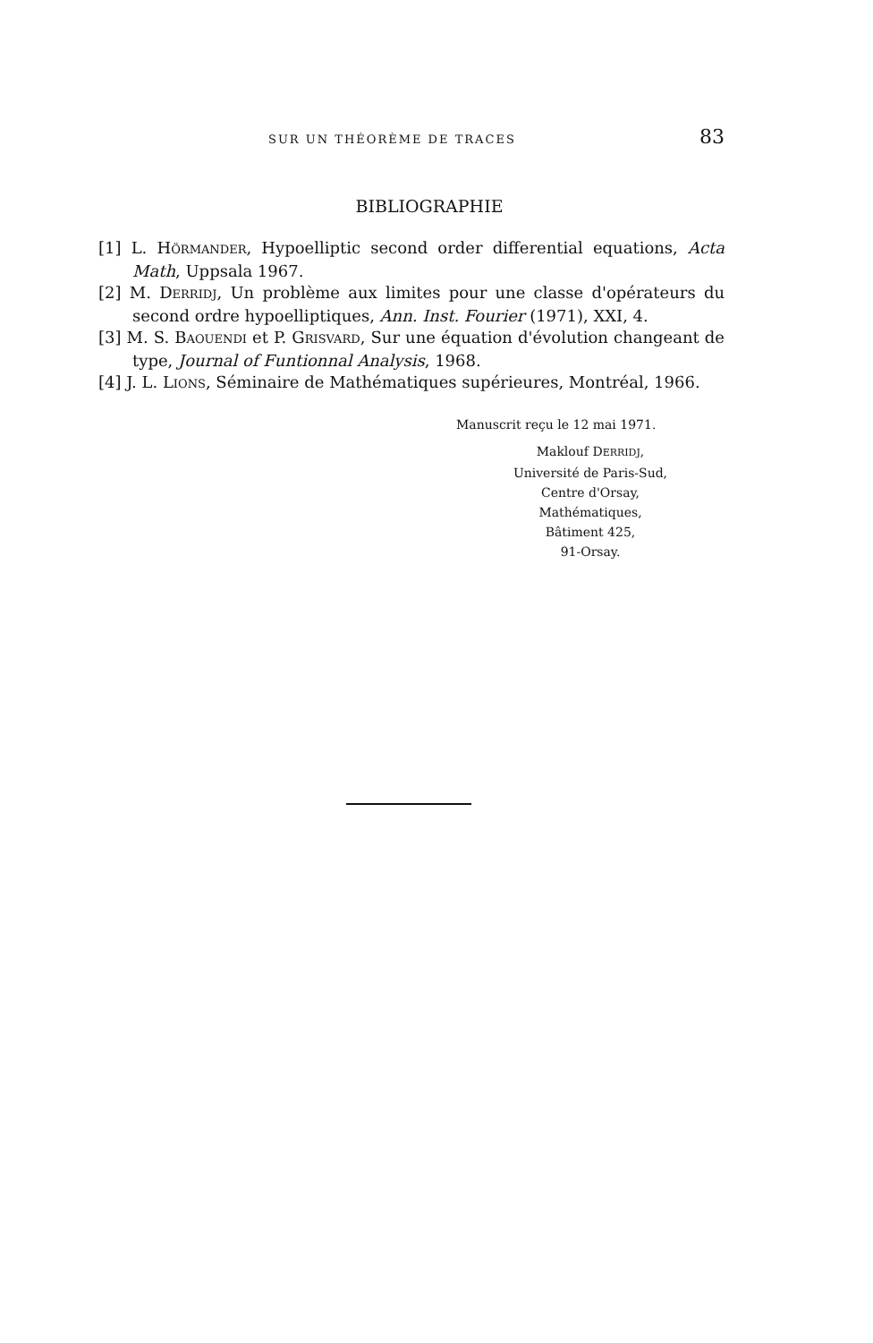SUR UN THÉORÈME DE TRACES 83
BIBLIOGRAPHIE
[1] L. HÖRMANDER, Hypoelliptic second order differential equations, Acta Math, Uppsala 1967.
[2] M. DERRIDJ, Un problème aux limites pour une classe d'opérateurs du second ordre hypoelliptiques, Ann. Inst. Fourier (1971), XXI, 4.
[3] M. S. BAOUENDI et P. GRISVARD, Sur une équation d'évolution changeant de type, Journal of Funtionnal Analysis, 1968.
[4] J. L. LIONS, Séminaire de Mathématiques supérieures, Montréal, 1966.
Manuscrit reçu le 12 mai 1971.
Maklouf DERRIDJ,
Université de Paris-Sud,
Centre d'Orsay,
Mathématiques,
Bâtiment 425,
91-Orsay.